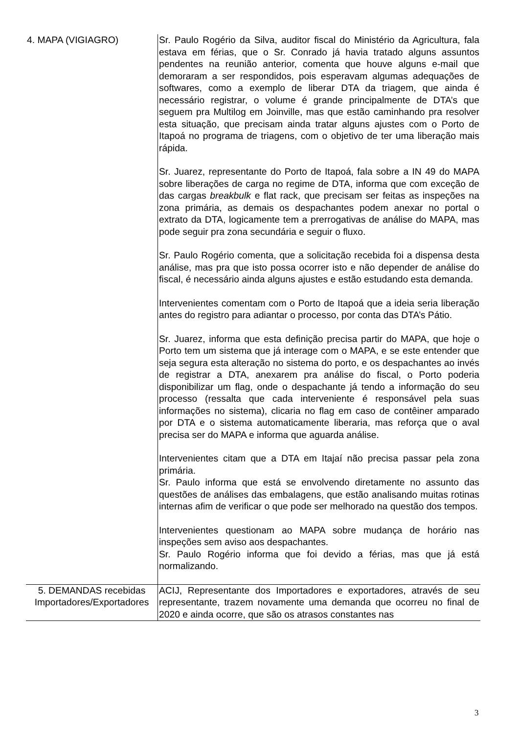| 4. MAPA (VIGIAGRO) | Sr. Paulo Rogério da Silva, auditor fiscal do Ministério da Agricultura, fala estava em férias, que o Sr. Conrado já havia tratado alguns assuntos pendentes na reunião anterior, comenta que houve alguns e-mail que demoraram a ser respondidos, pois esperavam algumas adequações de softwares, como a exemplo de liberar DTA da triagem, que ainda é necessário registrar, o volume é grande principalmente de DTA’s que seguem pra Multilog em Joinville, mas que estão caminhando pra resolver esta situação, que precisam ainda tratar alguns ajustes com o Porto de Itapoá no programa de triagens, com o objetivo de ter uma liberação mais rápida. Sr. Juarez, representante do Porto de Itapoá, fala sobre a IN 49 do MAPA sobre liberações de carga no regime de DTA, informa que com exceção de das cargas breakbulk e flat rack, que precisam ser feitas as inspeções na zona primária, as demais os despachantes podem anexar no portal o extrato da DTA, logicamente tem a prerrogativas de análise do MAPA, mas pode seguir pra zona secundária e seguir o fluxo. Sr. Paulo Rogério comenta, que a solicitação recebida foi a dispensa desta análise, mas pra que isto possa ocorrer isto e não depender de análise do fiscal, é necessário ainda alguns ajustes e estão estudando esta demanda. Intervenientes comentam com o Porto de Itapoá que a ideia seria liberação antes do registro para adiantar o processo, por conta das DTA’s Pátio. Sr. Juarez, informa que esta definição precisa partir do MAPA, que hoje o Porto tem um sistema que já interage com o MAPA, e se este entender que seja segura esta alteração no sistema do porto, e os despachantes ao invés de registrar a DTA, anexarem pra análise do fiscal, o Porto poderia disponibilizar um flag, onde o despachante já tendo a informação do seu processo (ressalta que cada interveniente é responsável pela suas informações no sistema), clicaria no flag em caso de contêiner amparado por DTA e o sistema automaticamente liberaria, mas reforça que o aval precisa ser do MAPA e informa que aguarda análise. Intervenientes citam que a DTA em Itajaí não precisa passar pela zona primária. Sr. Paulo informa que está se envolvendo diretamente no assunto das questões de análises das embalagens, que estão analisando muitas rotinas internas afim de verificar o que pode ser melhorado na questão dos tempos. Intervenientes questionam ao MAPA sobre mudança de horário nas inspeções sem aviso aos despachantes. Sr. Paulo Rogério informa que foi devido a férias, mas que já está normalizando. |
| 5. DEMANDAS recebidas Importadores/Exportadores | ACIJ, Representante dos Importadores e exportadores, através de seu representante, trazem novamente uma demanda que ocorreu no final de 2020 e ainda ocorre, que são os atrasos constantes nas |
3